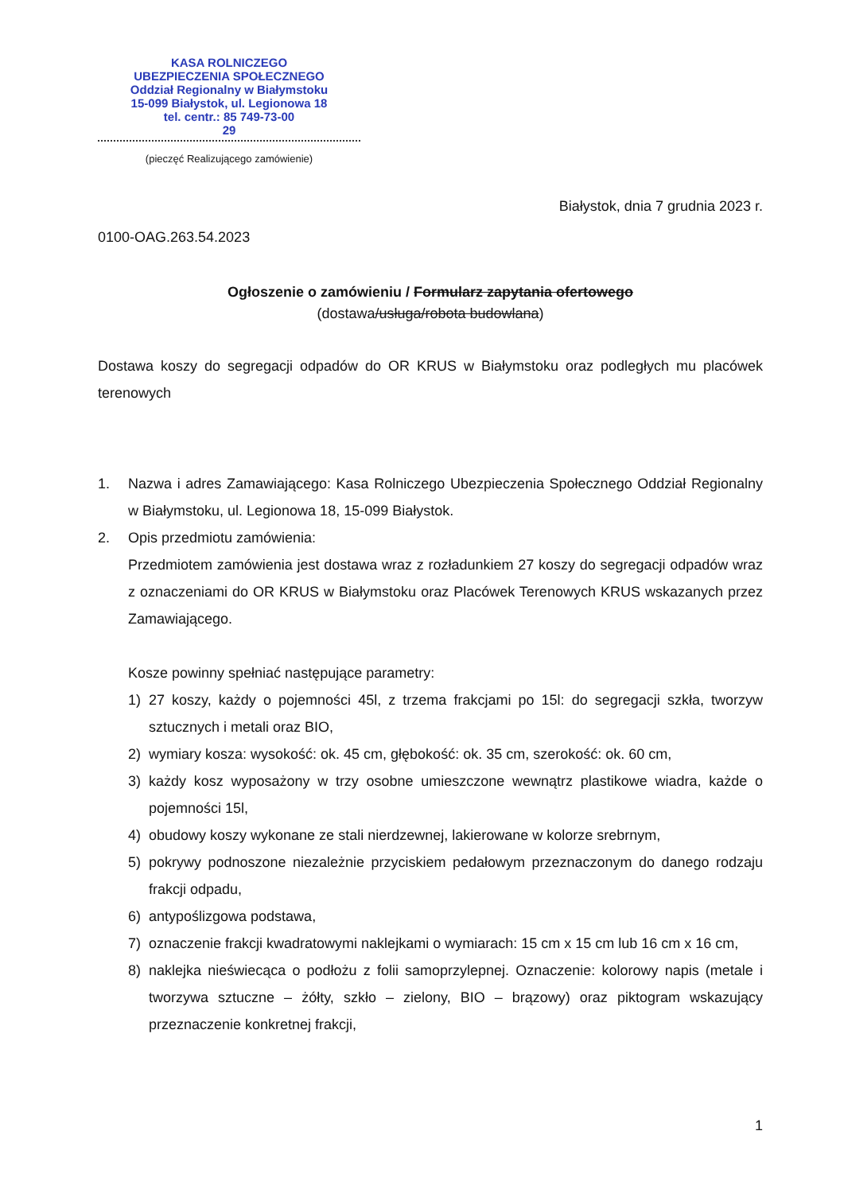KASA ROLNICZEGO
UBEZPIECZENIA SPOŁECZNEGO
Oddział Regionalny w Białymstoku
15-099 Białystok, ul. Legionowa 18
tel. centr.: 85 749-73-00
29
(pieczęć Realizującego zamówienie)
Białystok, dnia 7 grudnia 2023 r.
0100-OAG.263.54.2023
Ogłoszenie o zamówieniu / Formularz zapytania ofertowego
(dostawa/usługa/robota budowlana)
Dostawa koszy do segregacji odpadów do OR KRUS w Białymstoku oraz podległych mu placówek terenowych
1. Nazwa i adres Zamawiającego: Kasa Rolniczego Ubezpieczenia Społecznego Oddział Regionalny w Białymstoku, ul. Legionowa 18, 15-099 Białystok.
2. Opis przedmiotu zamówienia:
Przedmiotem zamówienia jest dostawa wraz z rozładunkiem 27 koszy do segregacji odpadów wraz z oznaczeniami do OR KRUS w Białymstoku oraz Placówek Terenowych KRUS wskazanych przez Zamawiającego.
Kosze powinny spełniać następujące parametry:
1) 27 koszy, każdy o pojemności 45l, z trzema frakcjami po 15l: do segregacji szkła, tworzyw sztucznych i metali oraz BIO,
2) wymiary kosza: wysokość: ok. 45 cm, głębokość: ok. 35 cm, szerokość: ok. 60 cm,
3) każdy kosz wyposażony w trzy osobne umieszczone wewnątrz plastikowe wiadra, każde o pojemności 15l,
4) obudowy koszy wykonane ze stali nierdzewnej, lakierowane w kolorze srebrnym,
5) pokrywy podnoszone niezależnie przyciskiem pedałowym przeznaczonym do danego rodzaju frakcji odpadu,
6) antypoślizgowa podstawa,
7) oznaczenie frakcji kwadratowymi naklejkami o wymiarach: 15 cm x 15 cm lub 16 cm x 16 cm,
8) naklejka nieświecąca o podłożu z folii samoprzylepnej. Oznaczenie: kolorowy napis (metale i tworzywa sztuczne – żółty, szkło – zielony, BIO – brązowy) oraz piktogram wskazujący przeznaczenie konkretnej frakcji,
1